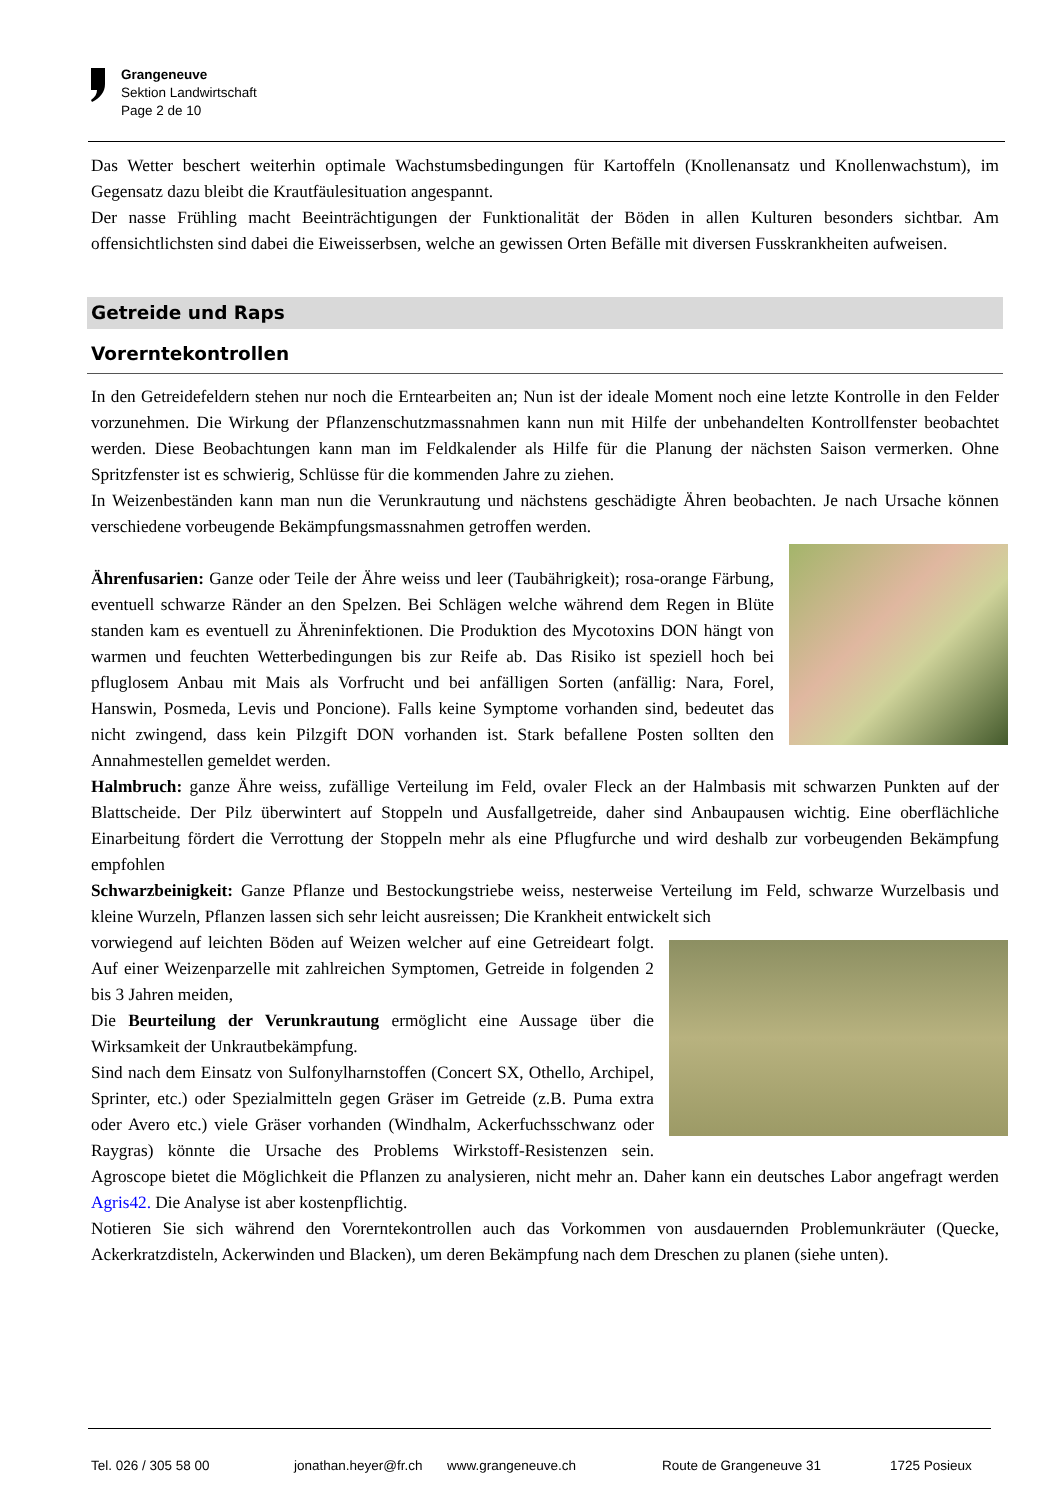Grangeneuve
Sektion Landwirtschaft
Page 2 de 10
Das Wetter beschert weiterhin optimale Wachstumsbedingungen für Kartoffeln (Knollenansatz und Knollenwachstum), im Gegensatz dazu bleibt die Krautfäulesituation angespannt.
Der nasse Frühling macht Beeinträchtigungen der Funktionalität der Böden in allen Kulturen besonders sichtbar. Am offensichtlichsten sind dabei die Eiweisserbsen, welche an gewissen Orten Befälle mit diversen Fusskrankheiten aufweisen.
Getreide und Raps
Vorerntekontrollen
In den Getreidefeldern stehen nur noch die Erntearbeiten an; Nun ist der ideale Moment noch eine letzte Kontrolle in den Felder vorzunehmen. Die Wirkung der Pflanzenschutzmassnahmen kann nun mit Hilfe der unbehandelten Kontrollfenster beobachtet werden. Diese Beobachtungen kann man im Feldkalender als Hilfe für die Planung der nächsten Saison vermerken. Ohne Spritzfenster ist es schwierig, Schlüsse für die kommenden Jahre zu ziehen.
In Weizenbeständen kann man nun die Verunkrautung und nächstens geschädigte Ähren beobachten. Je nach Ursache können verschiedene vorbeugende Bekämpfungsmassnahmen getroffen werden.
Ährenfusarien: Ganze oder Teile der Ähre weiss und leer (Taubährigkeit); rosa-orange Färbung, eventuell schwarze Ränder an den Spelzen. Bei Schlägen welche während dem Regen in Blüte standen kam es eventuell zu Ähreninfektionen. Die Produktion des Mycotoxins DON hängt von warmen und feuchten Wetterbedingungen bis zur Reife ab. Das Risiko ist speziell hoch bei pfluglosem Anbau mit Mais als Vorfrucht und bei anfälligen Sorten (anfällig: Nara, Forel, Hanswin, Posmeda, Levis und Poncione). Falls keine Symptome vorhanden sind, bedeutet das nicht zwingend, dass kein Pilzgift DON vorhanden ist. Stark befallene Posten sollten den Annahmestellen gemeldet werden.
Halmbruch: ganze Ähre weiss, zufällige Verteilung im Feld, ovaler Fleck an der Halmbasis mit schwarzen Punkten auf der Blattscheide. Der Pilz überwintert auf Stoppeln und Ausfallgetreide, daher sind Anbaupausen wichtig. Eine oberflächliche Einarbeitung fördert die Verrottung der Stoppeln mehr als eine Pflugfurche und wird deshalb zur vorbeugenden Bekämpfung empfohlen
Schwarzbeinigkeit: Ganze Pflanze und Bestockungstriebe weiss, nesterweise Verteilung im Feld, schwarze Wurzelbasis und kleine Wurzeln, Pflanzen lassen sich sehr leicht ausreissen; Die Krankheit entwickelt sich
vorwiegend auf leichten Böden auf Weizen welcher auf eine Getreideart folgt. Auf einer Weizenparzelle mit zahlreichen Symptomen, Getreide in folgenden 2 bis 3 Jahren meiden,
Die Beurteilung der Verunkrautung ermöglicht eine Aussage über die Wirksamkeit der Unkrautbekämpfung.
Sind nach dem Einsatz von Sulfonylharnstoffen (Concert SX, Othello, Archipel, Sprinter, etc.) oder Spezialmitteln gegen Gräser im Getreide (z.B. Puma extra oder Avero etc.) viele Gräser vorhanden (Windhalm, Ackerfuchsschwanz oder Raygras) könnte die Ursache des Problems Wirkstoff-Resistenzen sein. Agroscope bietet die Möglichkeit die Pflanzen zu analysieren, nicht mehr an. Daher kann ein deutsches Labor angefragt werden Agris42. Die Analyse ist aber kostenpflichtig.
Notieren Sie sich während den Vorerntekontrollen auch das Vorkommen von ausdauernden Problemunkräuter (Quecke, Ackerkratzdisteln, Ackerwinden und Blacken), um deren Bekämpfung nach dem Dreschen zu planen (siehe unten).
Tel. 026 / 305 58 00 jonathan.heyer@fr.ch www.grangeneuve.ch Route de Grangeneuve 31 1725 Posieux